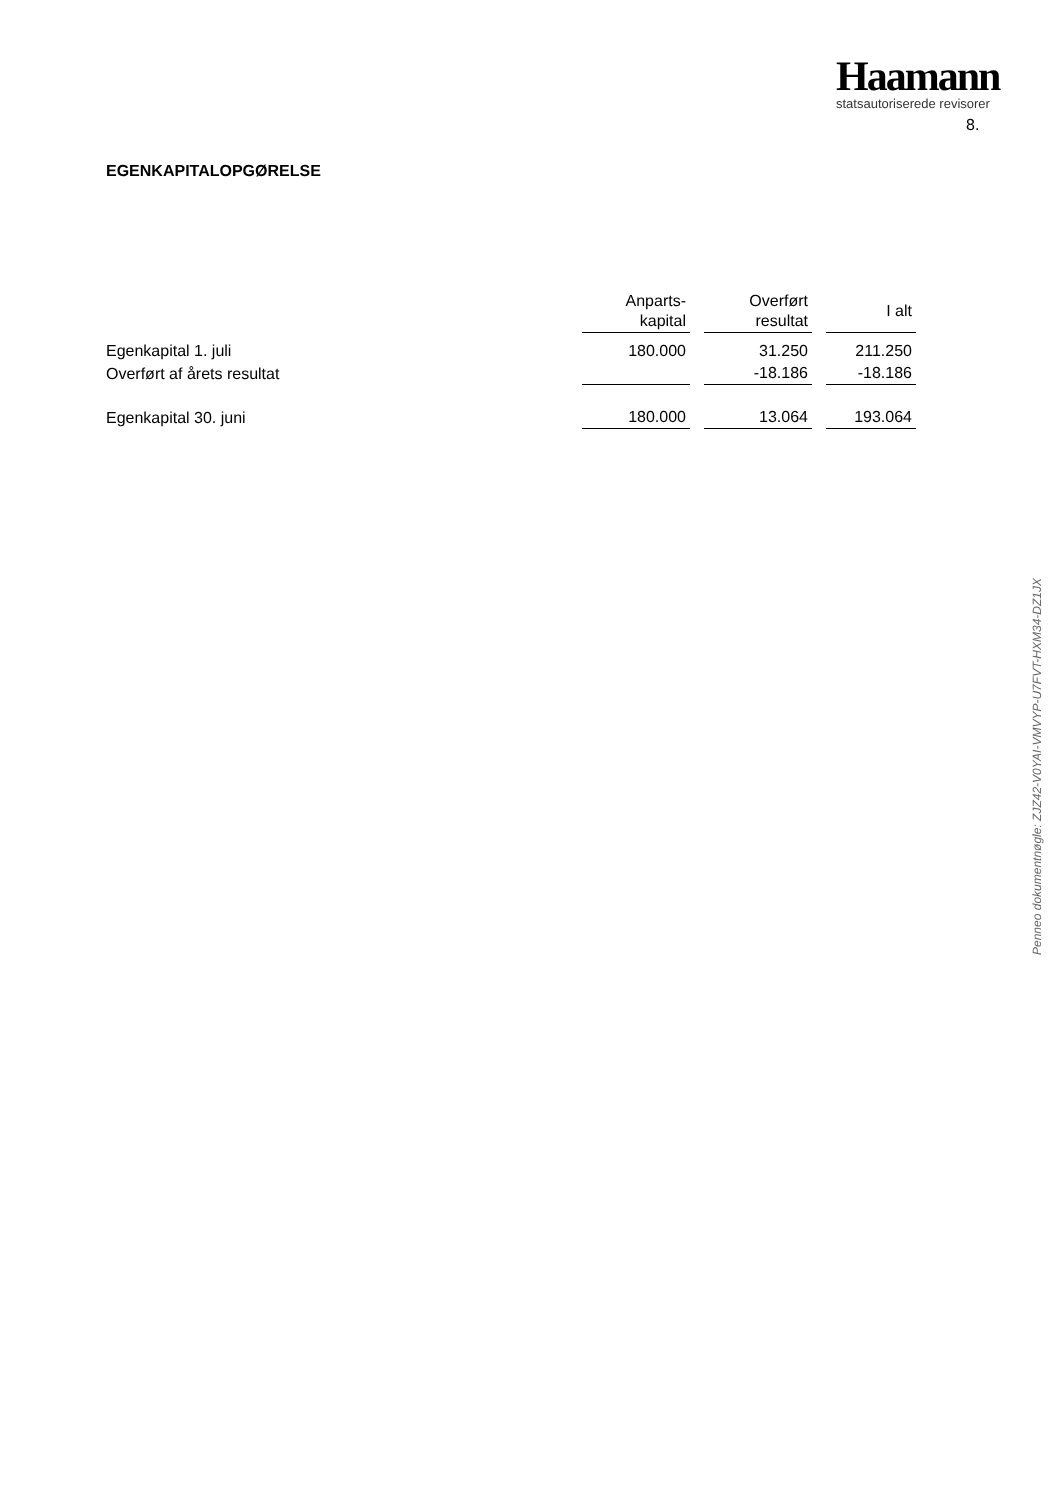Haamann
statsautoriserede revisorer
8.
EGENKAPITALOPGØRELSE
| | Anparts- kapital | | Overført resultat | | I alt |
| Egenkapital 1. juli | 180.000 | | 31.250 | | 211.250 |
| Overført af årets resultat | | | -18.186 | | -18.186 |
| Egenkapital 30. juni | 180.000 | | 13.064 | | 193.064 |
Penneo dokumentnøgle: ZJZ42-V0YAI-VMVYP-U7FVT-HXM34-DZ1JX